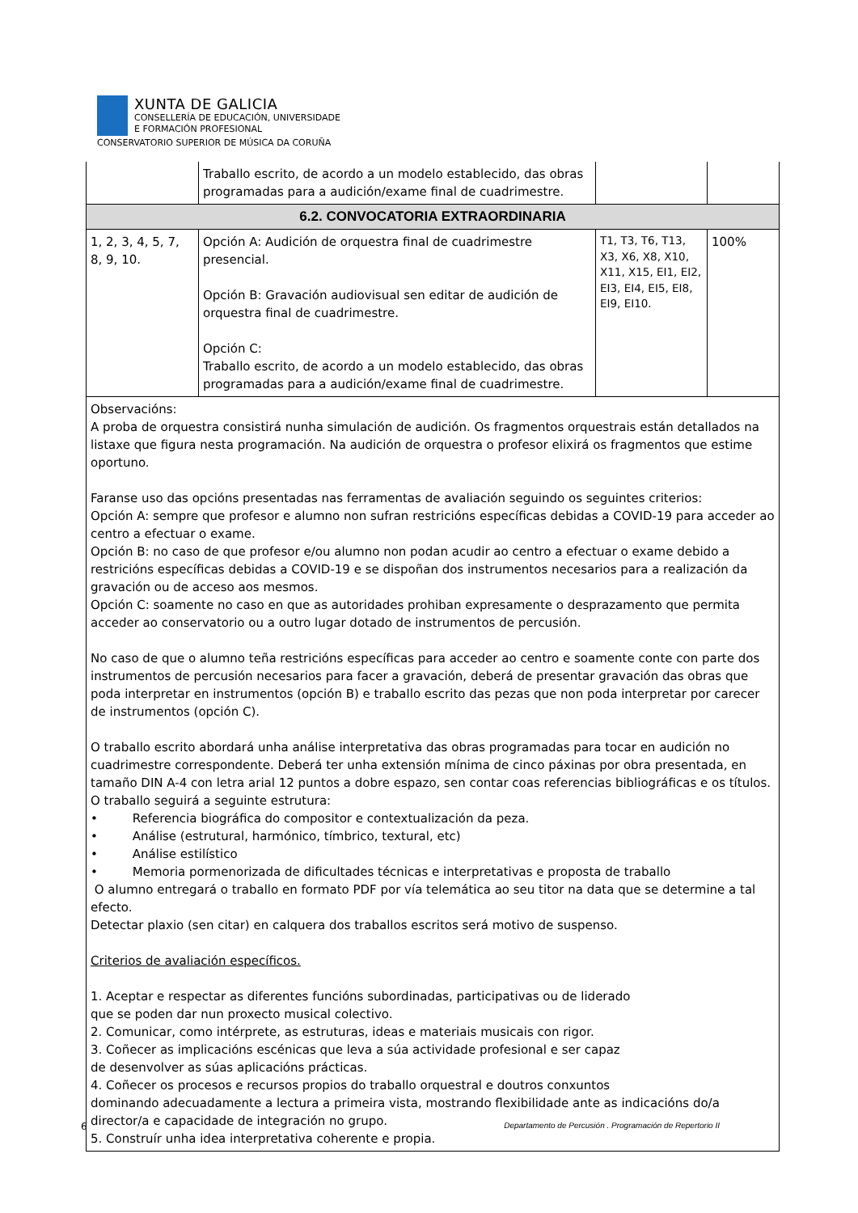XUNTA DE GALICIA
CONSELLERÍA DE EDUCACIÓN, UNIVERSIDADE
E FORMACIÓN PROFESIONAL
CONSERVATORIO SUPERIOR DE MÚSICA DA CORUÑA
| | Traballo escrito, de acordo a un modelo establecido, das obras programadas para a audición/exame final de cuadrimestre. | | |
| 6.2. CONVOCATORIA EXTRAORDINARIA | | | |
| 1, 2, 3, 4, 5, 7, 8, 9, 10. | Opción A: Audición de orquestra final de cuadrimestre presencial. Opción B: Gravación audiovisual sen editar de audición de orquestra final de cuadrimestre. Opción C: Traballo escrito, de acordo a un modelo establecido, das obras programadas para a audición/exame final de cuadrimestre. | T1, T3, T6, T13, X3, X6, X8, X10, X11, X15, EI1, EI2, EI3, EI4, EI5, EI8, EI9, EI10. | 100% |
| Observacións: A proba de orquestra consistirá nunha simulación de audición. Os fragmentos orquestrais están detallados na listaxe que figura nesta programación. Na audición de orquestra o profesor elixirá os fragmentos que estime oportuno. Faranse uso das opcións presentadas nas ferramentas de avaliación seguindo os seguintes criterios: Opción A: sempre que profesor e alumno non sufran restricións específicas debidas a COVID-19 para acceder ao centro a efectuar o exame. Opción B: no caso de que profesor e/ou alumno non podan acudir ao centro a efectuar o exame debido a restricións específicas debidas a COVID-19 e se dispoñan dos instrumentos necesarios para a realización da gravación ou de acceso aos mesmos. Opción C: soamente no caso en que as autoridades prohiban expresamente o desprazamento que permita acceder ao conservatorio ou a outro lugar dotado de instrumentos de percusión. No caso de que o alumno teña restricións específicas para acceder ao centro e soamente conte con parte dos instrumentos de percusión necesarios para facer a gravación, deberá de presentar gravación das obras que poda interpretar en instrumentos (opción B) e traballo escrito das pezas que non poda interpretar por carecer de instrumentos (opción C). O traballo escrito abordará unha análise interpretativa das obras programadas para tocar en audición no cuadrimestre correspondente. Deberá ter unha extensión mínima de cinco páxinas por obra presentada, en tamaño DIN A-4 con letra arial 12 puntos a dobre espazo, sen contar coas referencias bibliográficas e os títulos. O traballo seguirá a seguinte estrutura: • Referencia biográfica do compositor e contextualización da peza. • Análise (estrutural, harmónico, tímbrico, textural, etc) • Análise estilístico • Memoria pormenorizada de dificultades técnicas e interpretativas e proposta de traballo O alumno entregará o traballo en formato PDF por vía telemática ao seu titor na data que se determine a tal efecto. Detectar plaxio (sen citar) en calquera dos traballos escritos será motivo de suspenso. Criterios de avaliación específicos. 1. Aceptar e respectar as diferentes funcións subordinadas, participativas ou de liderado que se poden dar nun proxecto musical colectivo. 2. Comunicar, como intérprete, as estruturas, ideas e materiais musicais con rigor. 3. Coñecer as implicacións escénicas que leva a súa actividade profesional e ser capaz de desenvolver as súas aplicacións prácticas. 4. Coñecer os procesos e recursos propios do traballo orquestral e doutros conxuntos dominando adecuadamente a lectura a primeira vista, mostrando flexibilidade ante as indicacións do/a director/a e capacidade de integración no grupo. 5. Construír unha idea interpretativa coherente e propia. | | | |
6 Departamento de Percusión . Programación de Repertorio II